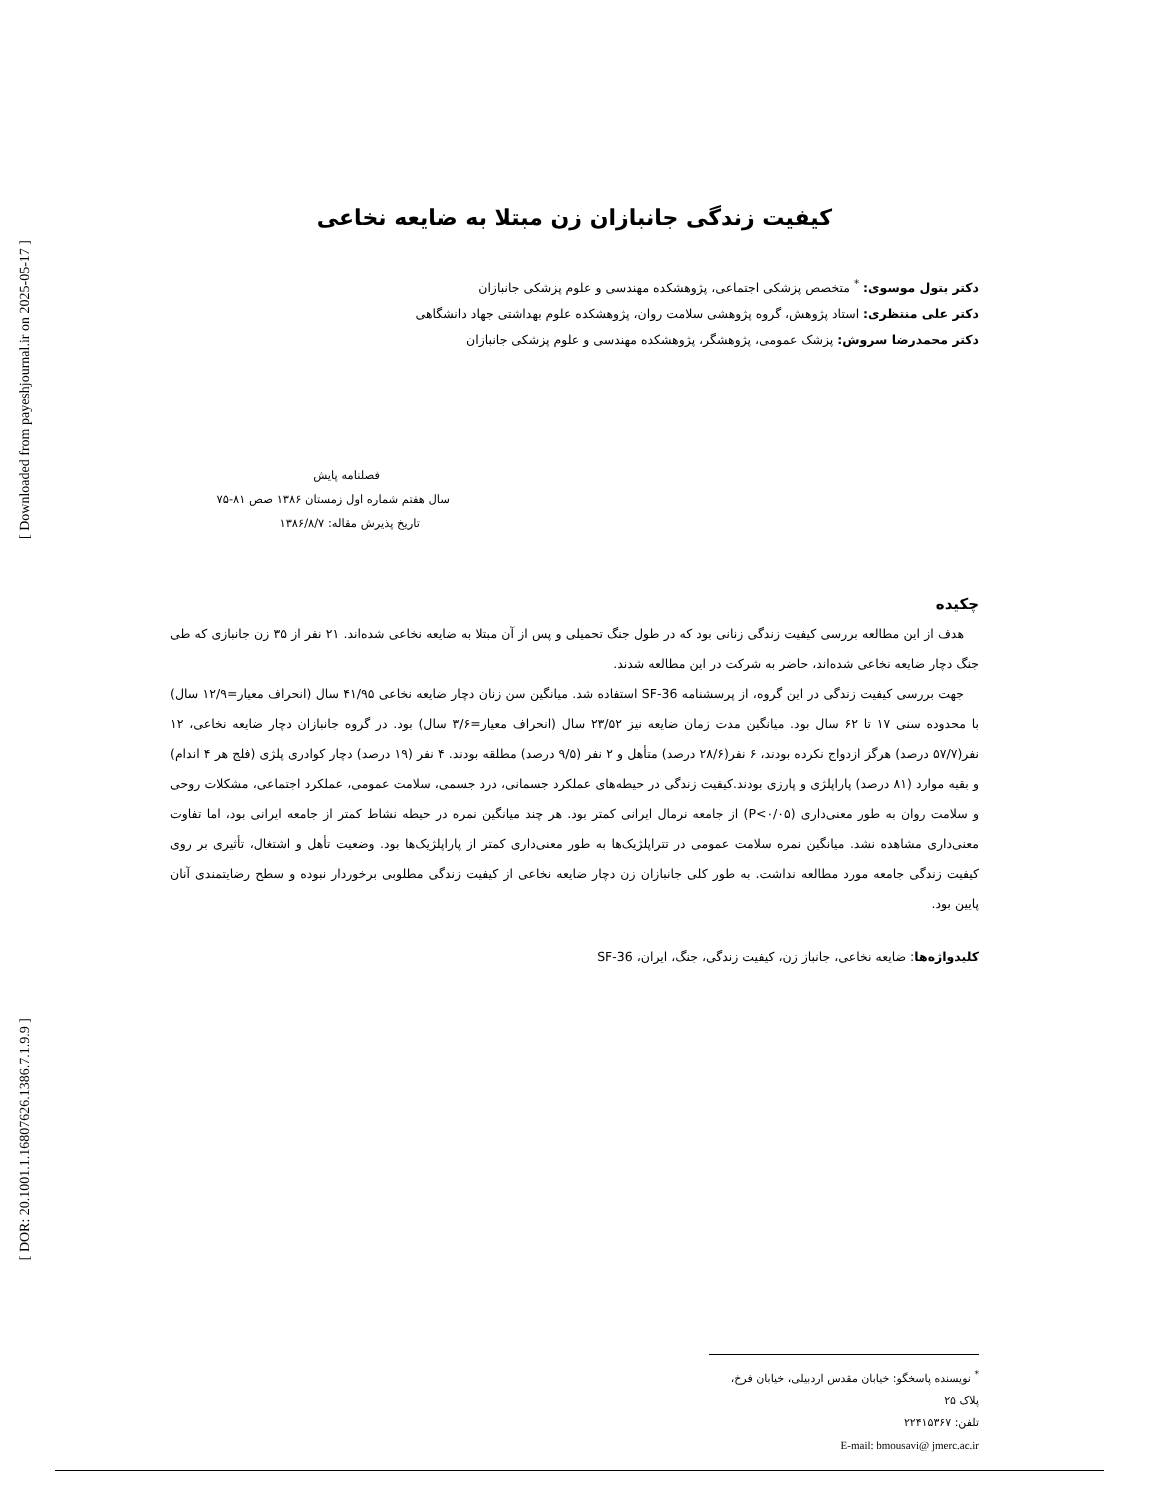[ Downloaded from payeshjournal.ir on 2025-05-17 ]
[ DOR: 20.1001.1.16807626.1386.7.1.9.9 ]
کیفیت زندگی جانبازان زن مبتلا به ضایعه نخاعی
دکتر بتول موسوی: <sup>*</sup> متخصص پزشکی اجتماعی، پژوهشکده مهندسی و علوم پزشکی جانبازان
دکتر علی منتظری: استاد پژوهش، گروه پژوهشی سلامت روان، پژوهشکده علوم بهداشتی جهاد دانشگاهی
دکتر محمدرضا سروش: پزشک عمومی، پژوهشگر، پژوهشکده مهندسی و علوم پزشکی جانبازان
فصلنامه پایش
سال هفتم شماره اول زمستان ۱۳۸۶ صص ۸۱-۷۵
تاریخ پذیرش مقاله: ۱۳۸۶/۸/۷
چکیده
هدف از این مطالعه بررسی کیفیت زندگی زنانی بود که در طول جنگ تحمیلی و پس از آن مبتلا به ضایعه نخاعی شده‌اند. ۲۱ نفر از ۳۵ زن جانبازی که طی جنگ دچار ضایعه نخاعی شده‌اند، حاضر به شرکت در این مطالعه شدند.
جهت بررسی کیفیت زندگی در این گروه، از پرسشنامه SF-36 استفاده شد. میانگین سن زنان دچار ضایعه نخاعی ۴۱/۹۵ سال (انحراف معیار=۱۲/۹ سال) با محدوده سنی ۱۷ تا ۶۲ سال بود. میانگین مدت زمان ضایعه نیز ۲۳/۵۲ سال (انحراف معیار=۳/۶ سال) بود. در گروه جانبازان دچار ضایعه نخاعی، ۱۲ نفر(۵۷/۷ درصد) هرگز ازدواج نکرده بودند، ۶ نفر(۲۸/۶ درصد) متأهل و ۲ نفر (۹/۵ درصد) مطلقه بودند. ۴ نفر (۱۹ درصد) دچار کوادری پلژی (فلج هر ۴ اندام) و بقیه موارد (۸۱ درصد) پاراپلژی و پارزی بودند.کیفیت زندگی در حیطه‌های عملکرد جسمانی، درد جسمی، سلامت عمومی، عملکرد اجتماعی، مشکلات روحی و سلامت روان به طور معنی‌داری (P<۰/۰۵) از جامعه نرمال ایرانی کمتر بود. هر چند میانگین نمره در حیطه نشاط کمتر از جامعه ایرانی بود، اما تفاوت معنی‌داری مشاهده نشد. میانگین نمره سلامت عمومی در تتراپلژیک‌ها به طور معنی‌داری کمتر از پاراپلژیک‌ها بود. وضعیت تأهل و اشتغال، تأثیری بر روی کیفیت زندگی جامعه مورد مطالعه نداشت. به طور کلی جانبازان زن دچار ضایعه نخاعی از کیفیت زندگی مطلوبی برخوردار نبوده و سطح رضایتمندی آنان پایین بود.
کلیدواژه‌ها: ضایعه نخاعی، جانباز زن، کیفیت زندگی، جنگ، ایران، SF-36
<sup>*</sup> نویسنده پاسخگو: خیابان مقدس اردبیلی، خیابان فرخ، پلاک ۲۵
تلفن: ۲۲۴۱۵۳۶۷
E-mail: bmousavi@ jmerc.ac.ir